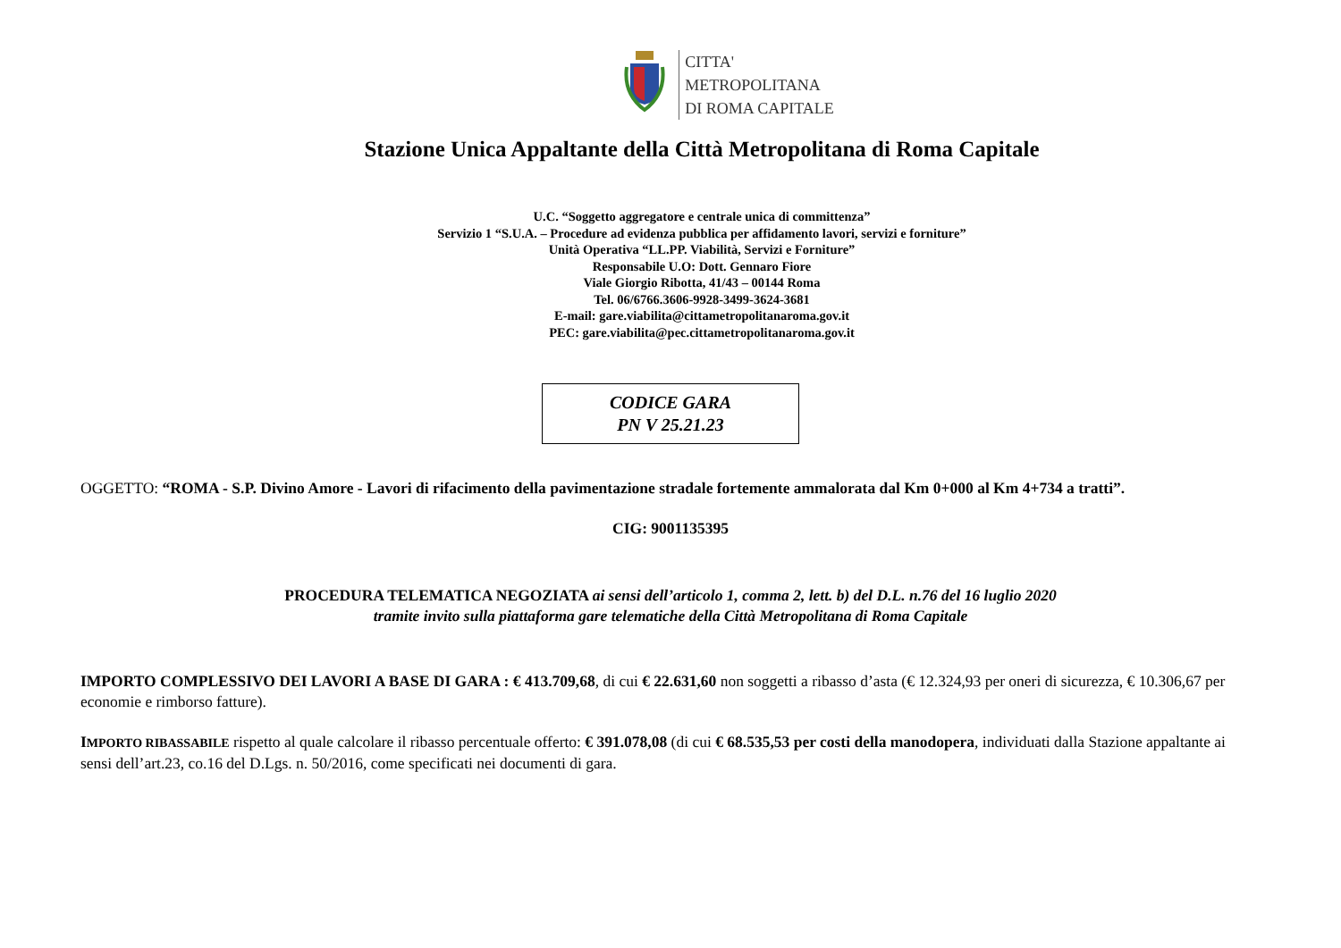CITTA'
METROPOLITANA
DI ROMA CAPITALE
Stazione Unica Appaltante della Città Metropolitana di Roma Capitale
U.C. “Soggetto aggregatore e centrale unica di committenza”
Servizio 1 “S.U.A. – Procedure ad evidenza pubblica per affidamento lavori, servizi e forniture”
Unità Operativa “LL.PP. Viabilità, Servizi e Forniture”
Responsabile U.O: Dott. Gennaro Fiore
Viale Giorgio Ribotta, 41/43 – 00144 Roma
Tel. 06/6766.3606-9928-3499-3624-3681
E-mail: gare.viabilita@cittametropolitanaroma.gov.it
PEC: gare.viabilita@pec.cittametropolitanaroma.gov.it
CODICE GARA
PN V 25.21.23
OGGETTO: “ROMA - S.P. Divino Amore - Lavori di rifacimento della pavimentazione stradale fortemente ammalorata dal Km 0+000 al Km 4+734 a tratti”.
CIG: 9001135395
PROCEDURA TELEMATICA NEGOZIATA ai sensi dell’articolo 1, comma 2, lett. b) del D.L. n.76 del 16 luglio 2020
tramite invito sulla piattaforma gare telematiche della Città Metropolitana di Roma Capitale
IMPORTO COMPLESSIVO DEI LAVORI A BASE DI GARA : € 413.709,68, di cui € 22.631,60 non soggetti a ribasso d’asta (€ 12.324,93 per oneri di sicurezza, € 10.306,67 per economie e rimborso fatture).
IMPORTO RIBASSABILE rispetto al quale calcolare il ribasso percentuale offerto: € 391.078,08 (di cui € 68.535,53 per costi della manodopera, individuati dalla Stazione appaltante ai sensi dell’art.23, co.16 del D.Lgs. n. 50/2016, come specificati nei documenti di gara.